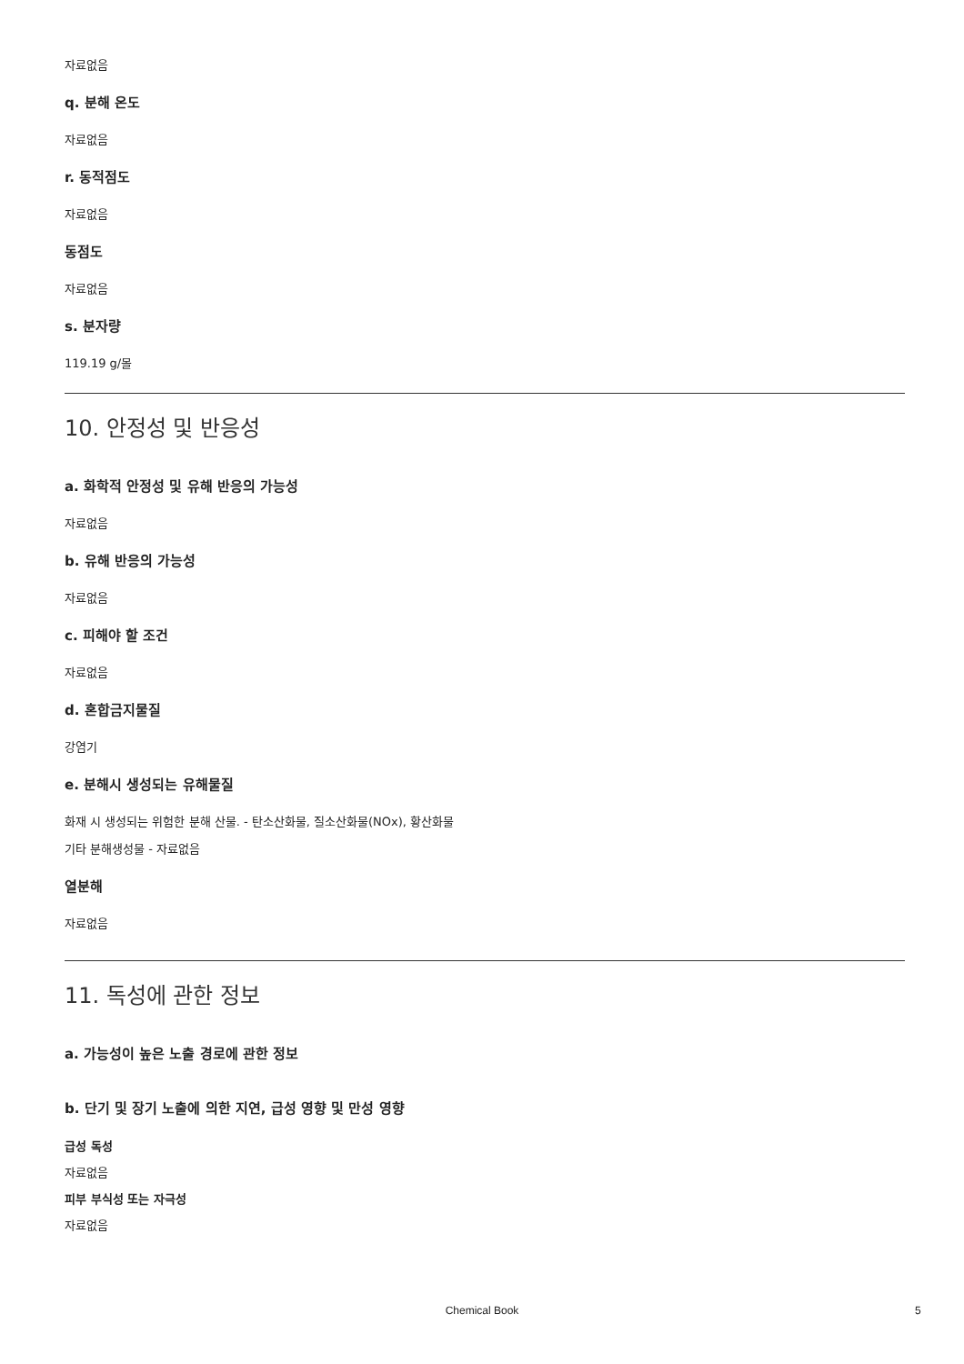자료없음
q. 분해 온도
자료없음
r. 동적점도
자료없음
동점도
자료없음
s. 분자량
119.19 g/몰
10. 안정성 및 반응성
a. 화학적 안정성 및 유해 반응의 가능성
자료없음
b. 유해 반응의 가능성
자료없음
c. 피해야 할 조건
자료없음
d. 혼합금지물질
강염기
e. 분해시 생성되는 유해물질
화재 시 생성되는 위험한 분해 산물. - 탄소산화물, 질소산화물(NOx), 황산화물
기타 분해생성물 - 자료없음
열분해
자료없음
11. 독성에 관한 정보
a. 가능성이 높은 노출 경로에 관한 정보
b. 단기 및 장기 노출에 의한 지연, 급성 영향 및 만성 영향
급성 독성
자료없음
피부 부식성 또는 자극성
자료없음
Chemical Book 5